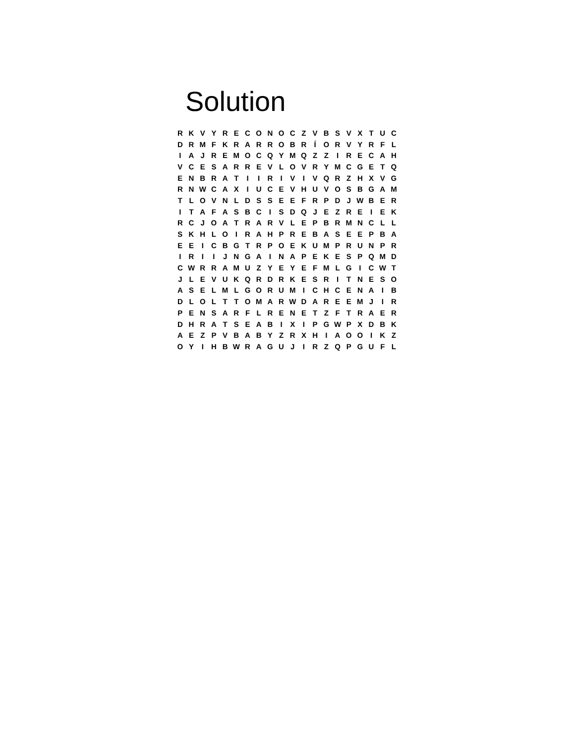Solution
| R | K | V | Y | R | E | C | O | N | O | C | Z | V | B | S | V | X | T | U | C |
| D | R | M | F | K | R | A | R | R | O | B | R | Í | O | R | V | Y | R | F | L |
| I | A | J | R | E | M | O | C | Q | Y | M | Q | Z | Z | I | R | E | C | A | H |
| V | C | E | S | A | R | R | E | V | L | O | V | R | Y | M | C | G | E | T | Q |
| E | N | B | R | A | T | I | I | R | I | V | I | V | Q | R | Z | H | X | V | G |
| R | N | W | C | A | X | I | U | C | E | V | H | U | V | O | S | B | G | A | M |
| T | L | O | V | N | L | D | S | S | E | E | F | R | P | D | J | W | B | E | R |
| I | T | A | F | A | S | B | C | I | S | D | Q | J | E | Z | R | E | I | E | K |
| R | C | J | O | A | T | R | A | R | V | L | E | P | B | R | M | N | C | L | L |
| S | K | H | L | O | I | R | A | H | P | R | E | B | A | S | E | E | P | B | A |
| E | E | I | C | B | G | T | R | P | O | E | K | U | M | P | R | U | N | P | R |
| I | R | I | I | J | N | G | A | I | N | A | P | E | K | E | S | P | Q | M | D |
| C | W | R | R | A | M | U | Z | Y | E | Y | E | F | M | L | G | I | C | W | T |
| J | L | E | V | U | K | Q | R | D | R | K | E | S | R | I | T | N | E | S | O |
| A | S | E | L | M | L | G | O | R | U | M | I | C | H | C | E | N | A | I | B |
| D | L | O | L | T | T | O | M | A | R | W | D | A | R | E | E | M | J | I | R |
| P | E | N | S | A | R | F | L | R | E | N | E | T | Z | F | T | R | A | E | R |
| D | H | R | A | T | S | E | A | B | I | X | I | P | G | W | P | X | D | B | K |
| A | E | Z | P | V | B | A | B | Y | Z | R | X | H | I | A | O | O | I | K | Z |
| O | Y | I | H | B | W | R | A | G | U | J | I | R | Z | Q | P | G | U | F | L |